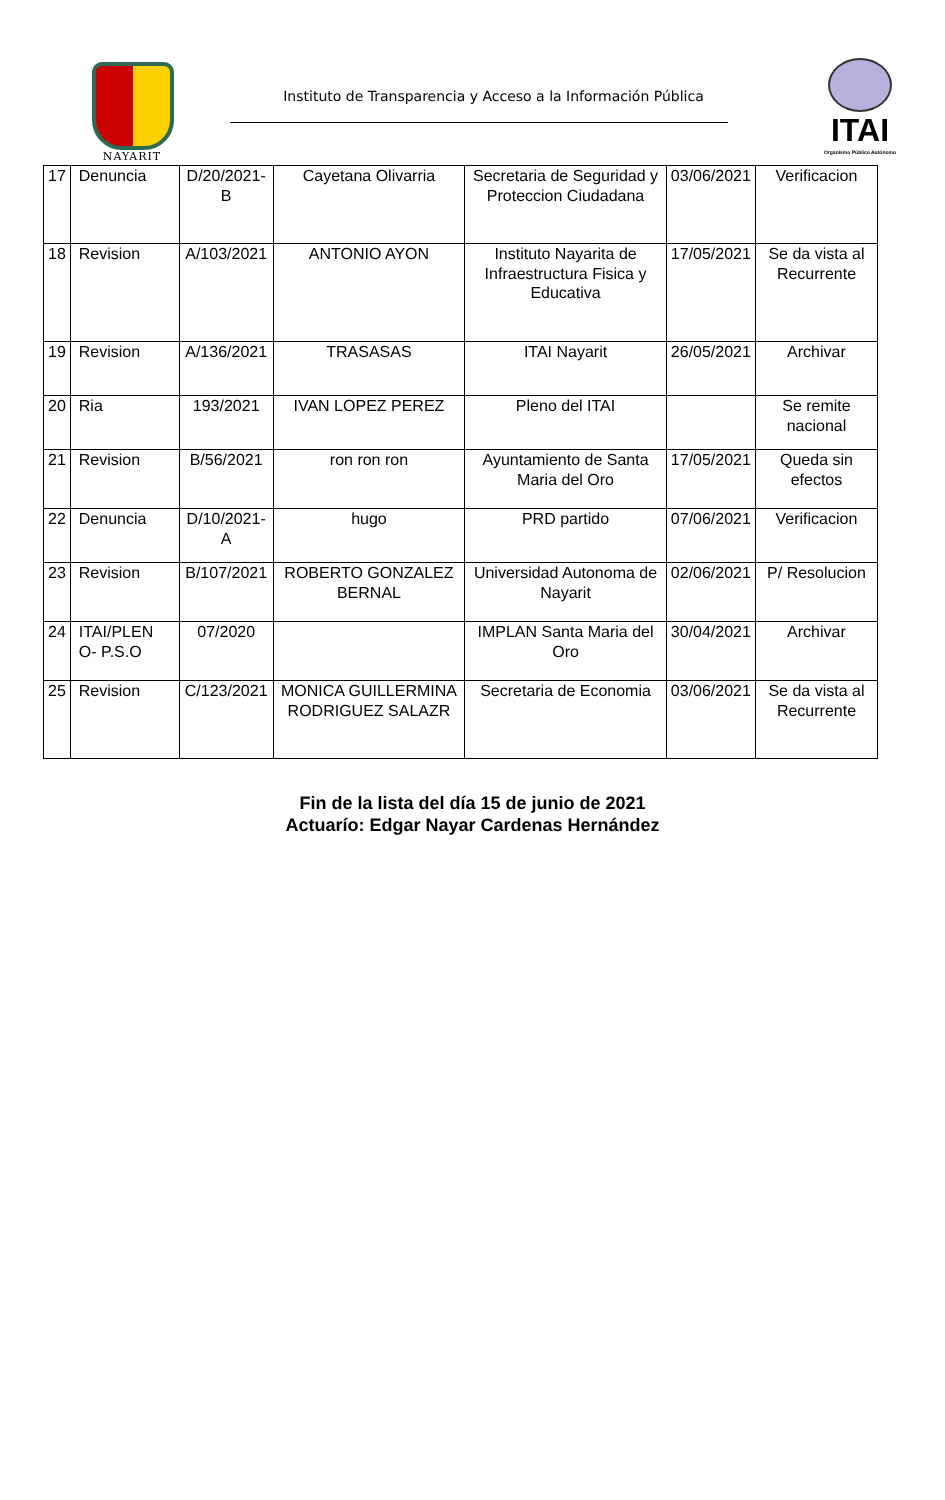NAYARIT
Instituto de Transparencia y Acceso a la Información Pública
ITAI
Organismo Público Autónomo
| 17 | Denuncia | D/20/2021-B | Cayetana Olivarria | Secretaria de Seguridad y Proteccion Ciudadana | 03/06/2021 | Verificacion |
| 18 | Revision | A/103/2021 | ANTONIO AYON | Instituto Nayarita de Infraestructura Fisica y Educativa | 17/05/2021 | Se da vista al Recurrente |
| 19 | Revision | A/136/2021 | TRASASAS | ITAI Nayarit | 26/05/2021 | Archivar |
| 20 | Ria | 193/2021 | IVAN LOPEZ PEREZ | Pleno del ITAI | | Se remite nacional |
| 21 | Revision | B/56/2021 | ron ron ron | Ayuntamiento de Santa Maria del Oro | 17/05/2021 | Queda sin efectos |
| 22 | Denuncia | D/10/2021-A | hugo | PRD partido | 07/06/2021 | Verificacion |
| 23 | Revision | B/107/2021 | ROBERTO GONZALEZ BERNAL | Universidad Autonoma de Nayarit | 02/06/2021 | P/ Resolucion |
| 24 | ITAI/PLEN O- P.S.O | 07/2020 | | IMPLAN Santa Maria del Oro | 30/04/2021 | Archivar |
| 25 | Revision | C/123/2021 | MONICA GUILLERMINA RODRIGUEZ SALAZR | Secretaria de Economia | 03/06/2021 | Se da vista al Recurrente |
Fin de la lista del día 15 de junio de 2021
Actuarío: Edgar Nayar Cardenas Hernández